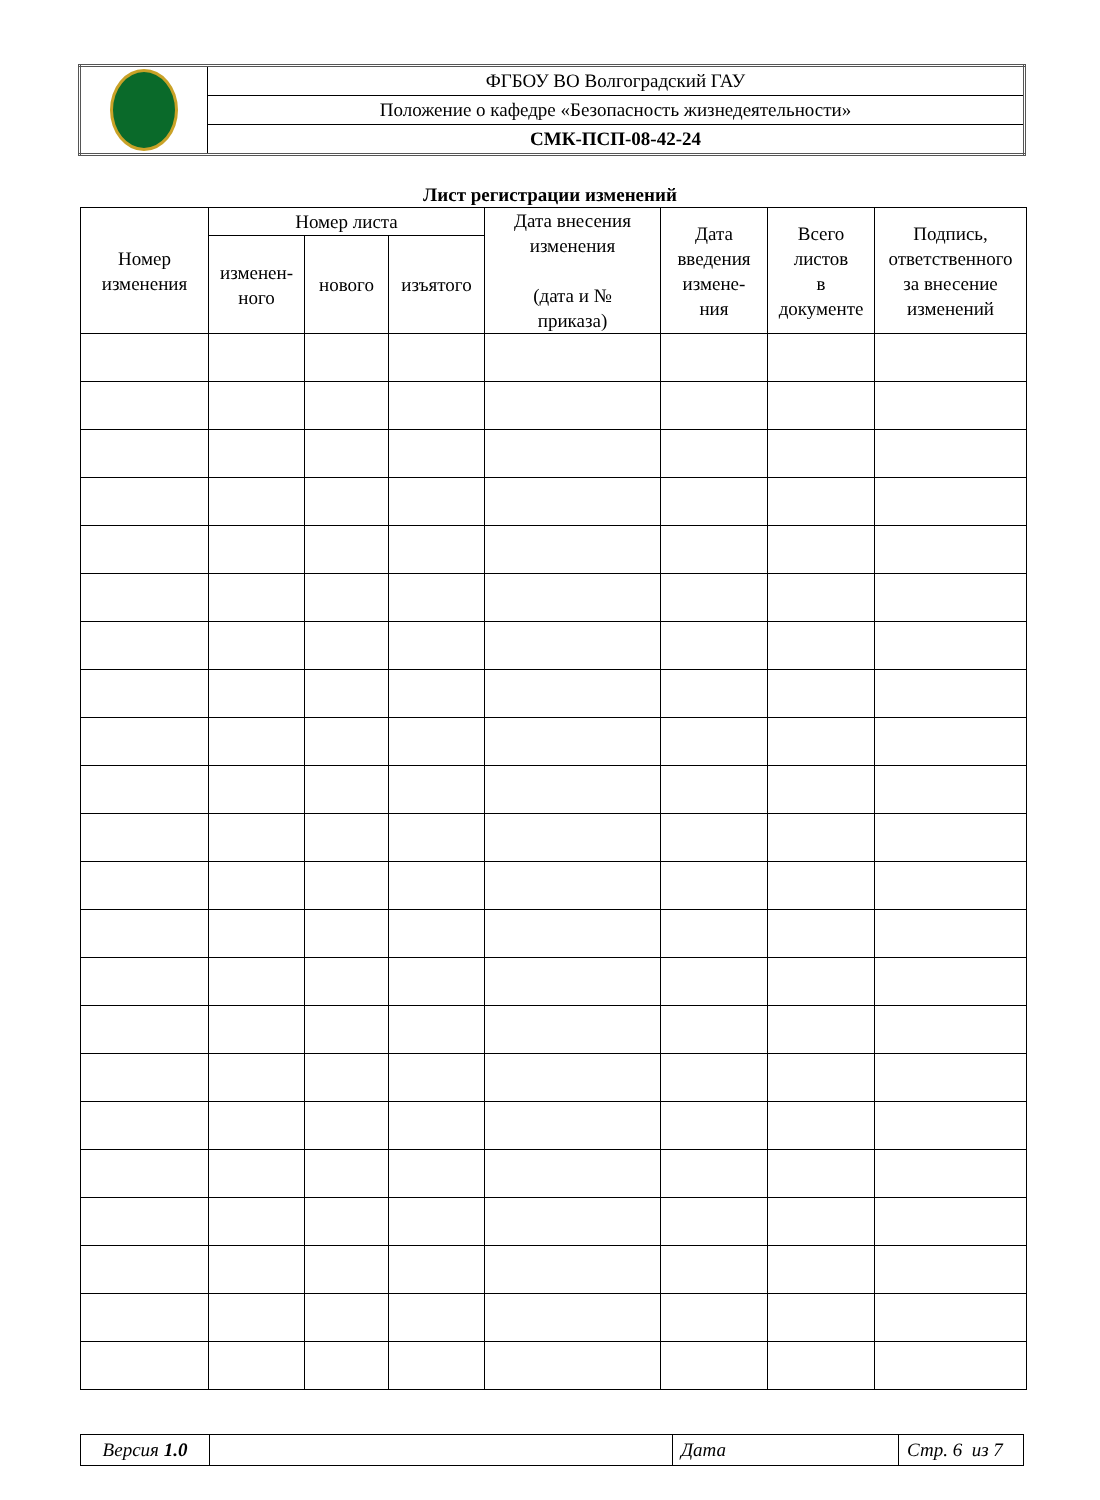| | ФГБОУ ВО Волгоградский ГАУ |
| | Положение о кафедре «Безопасность жизнедеятельности» |
| | СМК-ПСП-08-42-24 |
Лист регистрации изменений
| Номер изменения | Номер листа | | | Дата внесения изменения (дата и № приказа) | Дата введения измене- ния | Всего листов в документе | Подпись, ответственного за внесение изменений |
| --- | --- | --- | --- | --- | --- | --- | --- |
| | изменен- ного | нового | изъятого | | | | |
| Версия 1.0 | | Дата | Стр. 6 из 7 |